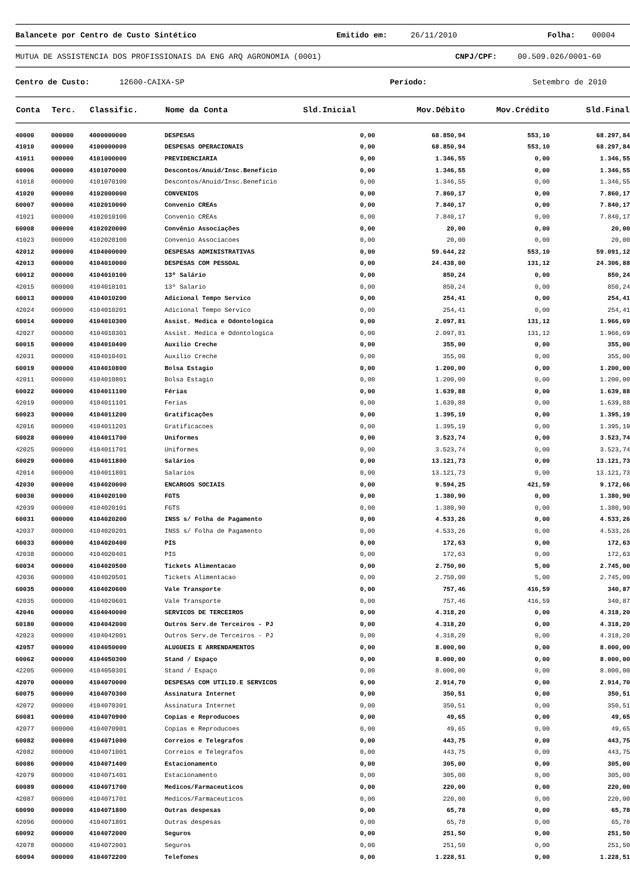Balancete por Centro de Custo Sintético Emitido em: 26/11/2010 Folha: 00004
MUTUA DE ASSISTENCIA DOS PROFISSIONAIS DA ENG ARQ AGRONOMIA (0001) CNPJ/CPF: 00.509.026/0001-60
Centro de Custo: 12600-CAIXA-SP Período: Setembro de 2010
| Conta | Terc. | Classific. | Nome da Conta | Sld.Inicial | Mov.Débito | Mov.Crédito | Sld.Final |
| --- | --- | --- | --- | --- | --- | --- | --- |
| 40000 | 000000 | 4000000000 | DESPESAS | 0,00 | 68.850,94 | 553,10 | 68.297,84 |
| 41010 | 000000 | 4100000000 | DESPESAS OPERACIONAIS | 0,00 | 68.850,94 | 553,10 | 68.297,84 |
| 41011 | 000000 | 4101000000 | PREVIDENCIARIA | 0,00 | 1.346,55 | 0,00 | 1.346,55 |
| 60006 | 000000 | 4101070000 | Descontos/Anuid/Insc.Beneficio | 0,00 | 1.346,55 | 0,00 | 1.346,55 |
| 41018 | 000000 | 4101070100 | Descontos/Anuid/Insc.Beneficio | 0,00 | 1.346,55 | 0,00 | 1.346,55 |
| 41020 | 000000 | 4102000000 | CONVENIOS | 0,00 | 7.860,17 | 0,00 | 7.860,17 |
| 60007 | 000000 | 4102010000 | Convenio CREAs | 0,00 | 7.840,17 | 0,00 | 7.840,17 |
| 41021 | 000000 | 4102010100 | Convenio CREAs | 0,00 | 7.840,17 | 0,00 | 7.840,17 |
| 60008 | 000000 | 4102020000 | Convênio Associações | 0,00 | 20,00 | 0,00 | 20,00 |
| 41023 | 000000 | 4102020100 | Convenio Associacoes | 0,00 | 20,00 | 0,00 | 20,00 |
| 42012 | 000000 | 4104000000 | DESPESAS ADMINISTRATIVAS | 0,00 | 59.644,22 | 553,10 | 59.091,12 |
| 42013 | 000000 | 4104010000 | DESPESAS COM PESSOAL | 0,00 | 24.438,00 | 131,12 | 24.306,88 |
| 60012 | 000000 | 4104010100 | 13º Salário | 0,00 | 850,24 | 0,00 | 850,24 |
| 42015 | 000000 | 4104010101 | 13º Salario | 0,00 | 850,24 | 0,00 | 850,24 |
| 60013 | 000000 | 4104010200 | Adicional Tempo Servico | 0,00 | 254,41 | 0,00 | 254,41 |
| 42024 | 000000 | 4104010201 | Adicional Tempo Servico | 0,00 | 254,41 | 0,00 | 254,41 |
| 60014 | 000000 | 4104010300 | Assist. Medica e Odontologica | 0,00 | 2.097,81 | 131,12 | 1.966,69 |
| 42027 | 000000 | 4104010301 | Assist. Medica e Odontologica | 0,00 | 2.097,81 | 131,12 | 1.966,69 |
| 60015 | 000000 | 4104010400 | Auxilio Creche | 0,00 | 355,00 | 0,00 | 355,00 |
| 42031 | 000000 | 4104010401 | Auxilio Creche | 0,00 | 355,00 | 0,00 | 355,00 |
| 60019 | 000000 | 4104010800 | Bolsa Estagio | 0,00 | 1.200,00 | 0,00 | 1.200,00 |
| 42011 | 000000 | 4104010801 | Bolsa Estagio | 0,00 | 1.200,00 | 0,00 | 1.200,00 |
| 60022 | 000000 | 4104011100 | Férias | 0,00 | 1.639,88 | 0,00 | 1.639,88 |
| 42019 | 000000 | 4104011101 | Ferias | 0,00 | 1.639,88 | 0,00 | 1.639,88 |
| 60023 | 000000 | 4104011200 | Gratificações | 0,00 | 1.395,19 | 0,00 | 1.395,19 |
| 42016 | 000000 | 4104011201 | Gratificacoes | 0,00 | 1.395,19 | 0,00 | 1.395,19 |
| 60028 | 000000 | 4104011700 | Uniformes | 0,00 | 3.523,74 | 0,00 | 3.523,74 |
| 42025 | 000000 | 4104011701 | Uniformes | 0,00 | 3.523,74 | 0,00 | 3.523,74 |
| 60029 | 000000 | 4104011800 | Salários | 0,00 | 13.121,73 | 0,00 | 13.121,73 |
| 42014 | 000000 | 4104011801 | Salarios | 0,00 | 13.121,73 | 0,00 | 13.121,73 |
| 42030 | 000000 | 4104020000 | ENCARGOS SOCIAIS | 0,00 | 9.594,25 | 421,59 | 9.172,66 |
| 60030 | 000000 | 4104020100 | FGTS | 0,00 | 1.380,90 | 0,00 | 1.380,90 |
| 42039 | 000000 | 4104020101 | FGTS | 0,00 | 1.380,90 | 0,00 | 1.380,90 |
| 60031 | 000000 | 4104020200 | INSS s/ Folha de Pagamento | 0,00 | 4.533,26 | 0,00 | 4.533,26 |
| 42037 | 000000 | 4104020201 | INSS s/ Folha de Pagamento | 0,00 | 4.533,26 | 0,00 | 4.533,26 |
| 60033 | 000000 | 4104020400 | PIS | 0,00 | 172,63 | 0,00 | 172,63 |
| 42038 | 000000 | 4104020401 | PIS | 0,00 | 172,63 | 0,00 | 172,63 |
| 60034 | 000000 | 4104020500 | Tickets Alimentacao | 0,00 | 2.750,00 | 5,00 | 2.745,00 |
| 42036 | 000000 | 4104020501 | Tickets Alimentacao | 0,00 | 2.750,00 | 5,00 | 2.745,00 |
| 60035 | 000000 | 4104020600 | Vale Transporte | 0,00 | 757,46 | 416,59 | 340,87 |
| 42035 | 000000 | 4104020601 | Vale Transporte | 0,00 | 757,46 | 416,59 | 340,87 |
| 42046 | 000000 | 4104040000 | SERVICOS DE TERCEIROS | 0,00 | 4.318,20 | 0,00 | 4.318,20 |
| 60180 | 000000 | 4104042000 | Outros Serv.de Terceiros - PJ | 0,00 | 4.318,20 | 0,00 | 4.318,20 |
| 42023 | 000000 | 4104042001 | Outros Serv.de Terceiros - PJ | 0,00 | 4.318,20 | 0,00 | 4.318,20 |
| 42057 | 000000 | 4104050000 | ALUGUEIS E ARRENDAMENTOS | 0,00 | 8.000,00 | 0,00 | 8.000,00 |
| 60062 | 000000 | 4104050300 | Stand / Espaço | 0,00 | 8.000,00 | 0,00 | 8.000,00 |
| 42205 | 000000 | 4104050301 | Stand / Espaço | 0,00 | 8.000,00 | 0,00 | 8.000,00 |
| 42070 | 000000 | 4104070000 | DESPESAS COM UTILID.E SERVICOS | 0,00 | 2.914,70 | 0,00 | 2.914,70 |
| 60075 | 000000 | 4104070300 | Assinatura Internet | 0,00 | 350,51 | 0,00 | 350,51 |
| 42072 | 000000 | 4104070301 | Assinatura Internet | 0,00 | 350,51 | 0,00 | 350,51 |
| 60081 | 000000 | 4104070900 | Copias e Reproducoes | 0,00 | 49,65 | 0,00 | 49,65 |
| 42077 | 000000 | 4104070901 | Copias e Reproducoes | 0,00 | 49,65 | 0,00 | 49,65 |
| 60082 | 000000 | 4104071000 | Correios e Telegrafos | 0,00 | 443,75 | 0,00 | 443,75 |
| 42082 | 000000 | 4104071001 | Correios e Telegrafos | 0,00 | 443,75 | 0,00 | 443,75 |
| 60086 | 000000 | 4104071400 | Estacionamento | 0,00 | 305,00 | 0,00 | 305,00 |
| 42079 | 000000 | 4104071401 | Estacionamento | 0,00 | 305,00 | 0,00 | 305,00 |
| 60089 | 000000 | 4104071700 | Medicos/Farmaceuticos | 0,00 | 220,00 | 0,00 | 220,00 |
| 42087 | 000000 | 4104071701 | Medicos/Farmaceuticos | 0,00 | 220,00 | 0,00 | 220,00 |
| 60090 | 000000 | 4104071800 | Outras despesas | 0,00 | 65,78 | 0,00 | 65,78 |
| 42096 | 000000 | 4104071801 | Outras despesas | 0,00 | 65,78 | 0,00 | 65,78 |
| 60092 | 000000 | 4104072000 | Seguros | 0,00 | 251,50 | 0,00 | 251,50 |
| 42078 | 000000 | 4104072001 | Seguros | 0,00 | 251,50 | 0,00 | 251,50 |
| 60094 | 000000 | 4104072200 | Telefones | 0,00 | 1.228,51 | 0,00 | 1.228,51 |